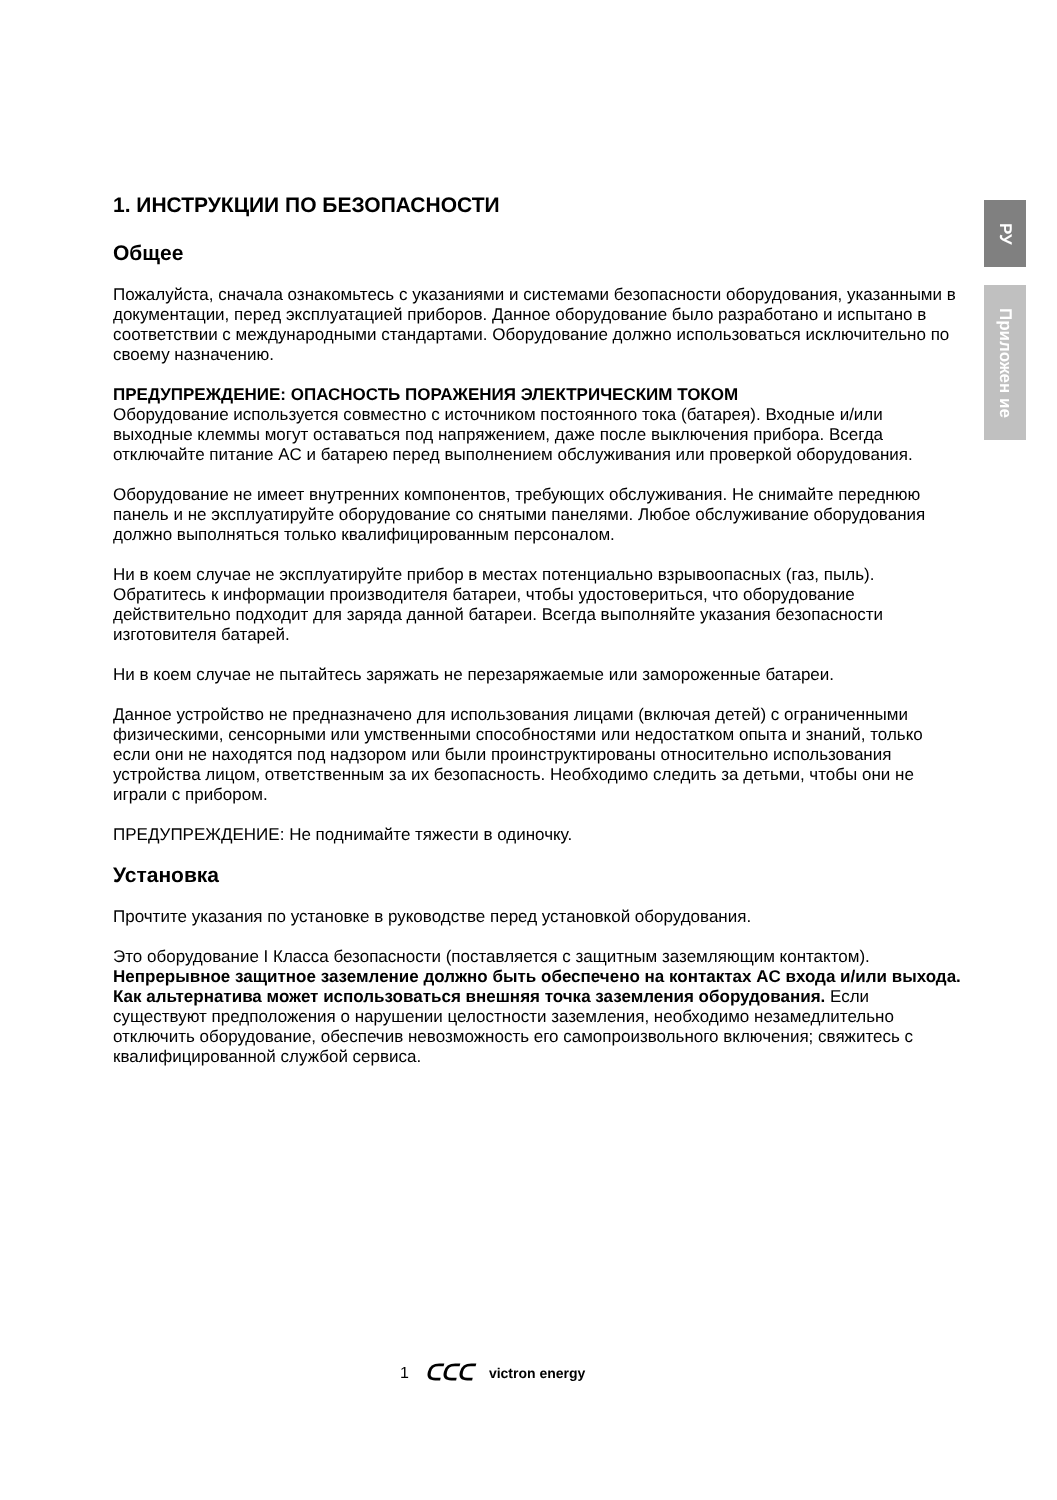РУ
Приложен ие
1. ИНСТРУКЦИИ ПО БЕЗОПАСНОСТИ
Общее
Пожалуйста, сначала ознакомьтесь с указаниями и системами безопасности оборудования, указанными в документации, перед эксплуатацией приборов. Данное оборудование было разработано и испытано в соответствии с международными стандартами. Оборудование должно использоваться исключительно по своему назначению.
ПРЕДУПРЕЖДЕНИЕ: ОПАСНОСТЬ ПОРАЖЕНИЯ ЭЛЕКТРИЧЕСКИМ ТОКОМ
Оборудование используется совместно с источником постоянного тока (батарея). Входные и/или выходные клеммы могут оставаться под напряжением, даже после выключения прибора. Всегда отключайте питание AC и батарею перед выполнением обслуживания или проверкой оборудования.
Оборудование не имеет внутренних компонентов, требующих обслуживания. Не снимайте переднюю панель и не эксплуатируйте оборудование со снятыми панелями. Любое обслуживание оборудования должно выполняться только квалифицированным персоналом.
Ни в коем случае не эксплуатируйте прибор в местах потенциально взрывоопасных (газ, пыль). Обратитесь к информации производителя батареи, чтобы удостовериться, что оборудование действительно подходит для заряда данной батареи. Всегда выполняйте указания безопасности изготовителя батарей.
Ни в коем случае не пытайтесь заряжать не перезаряжаемые или замороженные батареи.
Данное устройство не предназначено для использования лицами (включая детей) с ограниченными физическими, сенсорными или умственными способностями или недостатком опыта и знаний, только если они не находятся под надзором или были проинструктированы относительно использования устройства лицом, ответственным за их безопасность. Необходимо следить за детьми, чтобы они не играли с прибором.
ПРЕДУПРЕЖДЕНИЕ: Не поднимайте тяжести в одиночку.
Установка
Прочтите указания по установке в руководстве перед установкой оборудования.
Это оборудование I Класса безопасности (поставляется с защитным заземляющим контактом). Непрерывное защитное заземление должно быть обеспечено на контактах AC входа и/или выхода. Как альтернатива может использоваться внешняя точка заземления оборудования. Если существуют предположения о нарушении целостности заземления, необходимо незамедлительно отключить оборудование, обеспечив невозможность его самопроизвольного включения; свяжитесь с квалифицированной службой сервиса.
1 ᑕᑕᑕ victron energy